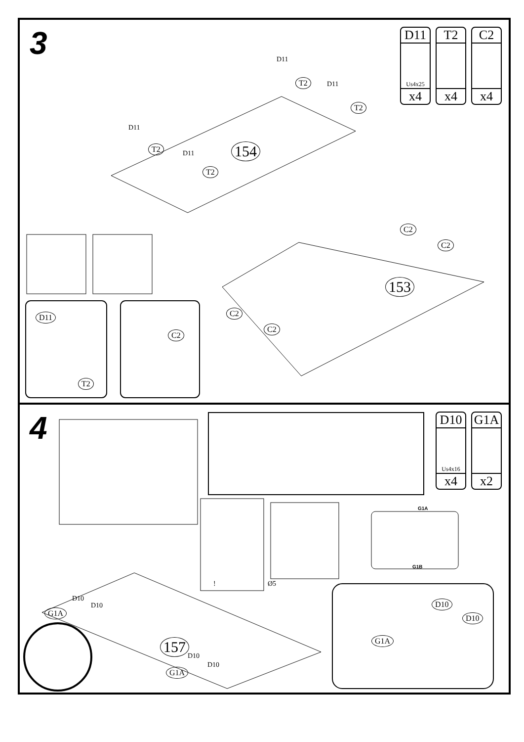3
D11
Us4x25
x4
T2
x4
C2
x4
D11
T2 D11
T2
D11
T2
D11
T2
154
C2
C2
153
C2
C2
D11
T2
C2
4
D10
Us4x16
x4
G1A
x2
Ø5
!
G1A
G1B
D10
D10
G1A
157
D10
D10
G1A
D10
D10
G1A